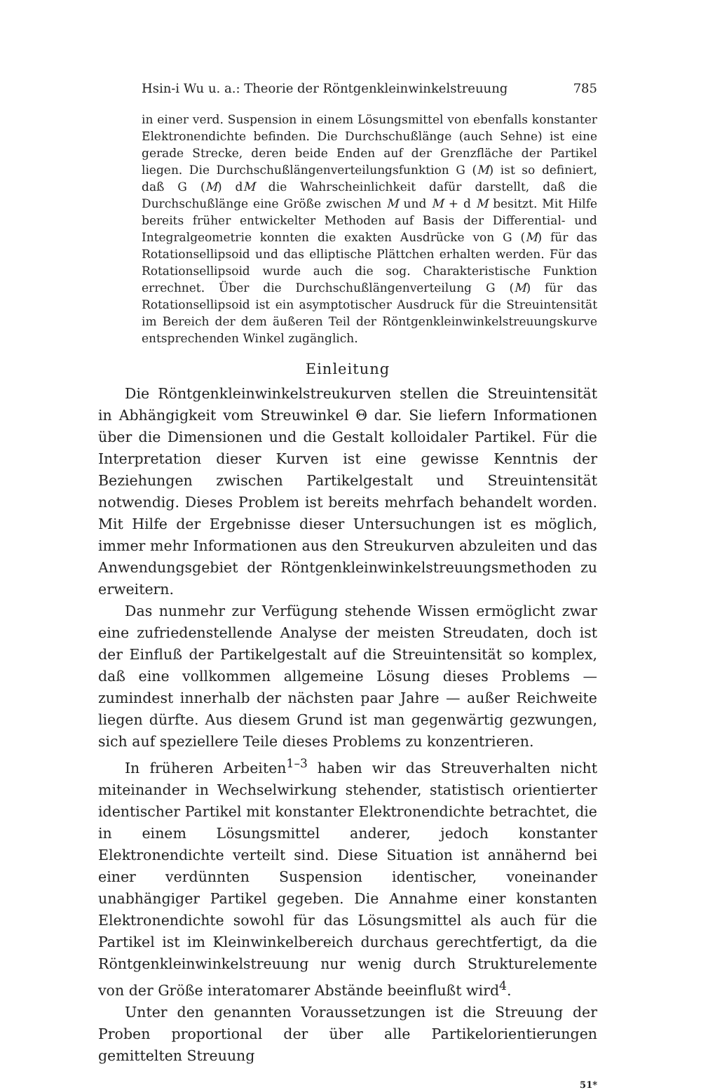Hsin-i Wu u. a.: Theorie der Röntgenkleinwinkelstreuung 785
in einer verd. Suspension in einem Lösungsmittel von ebenfalls konstanter Elektronendichte befinden. Die Durchschußlänge (auch Sehne) ist eine gerade Strecke, deren beide Enden auf der Grenzfläche der Partikel liegen. Die Durchschußlängenverteilungsfunktion G (M) ist so definiert, daß G (M) dM die Wahrscheinlichkeit dafür darstellt, daß die Durchschußlänge eine Größe zwischen M und M + d M besitzt. Mit Hilfe bereits früher entwickelter Methoden auf Basis der Differential- und Integralgeometrie konnten die exakten Ausdrücke von G (M) für das Rotationsellipsoid und das elliptische Plättchen erhalten werden. Für das Rotationsellipsoid wurde auch die sog. Charakteristische Funktion errechnet. Über die Durchschußlängenverteilung G (M) für das Rotationsellipsoid ist ein asymptotischer Ausdruck für die Streuintensität im Bereich der dem äußeren Teil der Röntgenkleinwinkelstreuungskurve entsprechenden Winkel zugänglich.
Einleitung
Die Röntgenkleinwinkelstreukurven stellen die Streuintensität in Abhängigkeit vom Streuwinkel Θ dar. Sie liefern Informationen über die Dimensionen und die Gestalt kolloidaler Partikel. Für die Interpretation dieser Kurven ist eine gewisse Kenntnis der Beziehungen zwischen Partikelgestalt und Streuintensität notwendig. Dieses Problem ist bereits mehrfach behandelt worden. Mit Hilfe der Ergebnisse dieser Untersuchungen ist es möglich, immer mehr Informationen aus den Streukurven abzuleiten und das Anwendungsgebiet der Röntgenkleinwinkelstreuungsmethoden zu erweitern.
Das nunmehr zur Verfügung stehende Wissen ermöglicht zwar eine zufriedenstellende Analyse der meisten Streudaten, doch ist der Einfluß der Partikelgestalt auf die Streuintensität so komplex, daß eine vollkommen allgemeine Lösung dieses Problems — zumindest innerhalb der nächsten paar Jahre — außer Reichweite liegen dürfte. Aus diesem Grund ist man gegenwärtig gezwungen, sich auf speziellere Teile dieses Problems zu konzentrieren.
In früheren Arbeiten<sup>1–3</sup> haben wir das Streuverhalten nicht miteinander in Wechselwirkung stehender, statistisch orientierter identischer Partikel mit konstanter Elektronendichte betrachtet, die in einem Lösungsmittel anderer, jedoch konstanter Elektronendichte verteilt sind. Diese Situation ist annähernd bei einer verdünnten Suspension identischer, voneinander unabhängiger Partikel gegeben. Die Annahme einer konstanten Elektronendichte sowohl für das Lösungsmittel als auch für die Partikel ist im Kleinwinkelbereich durchaus gerechtfertigt, da die Röntgenkleinwinkelstreuung nur wenig durch Strukturelemente von der Größe interatomarer Abstände beeinflußt wird<sup>4</sup>.
Unter den genannten Voraussetzungen ist die Streuung der Proben proportional der über alle Partikelorientierungen gemittelten Streuung
51*